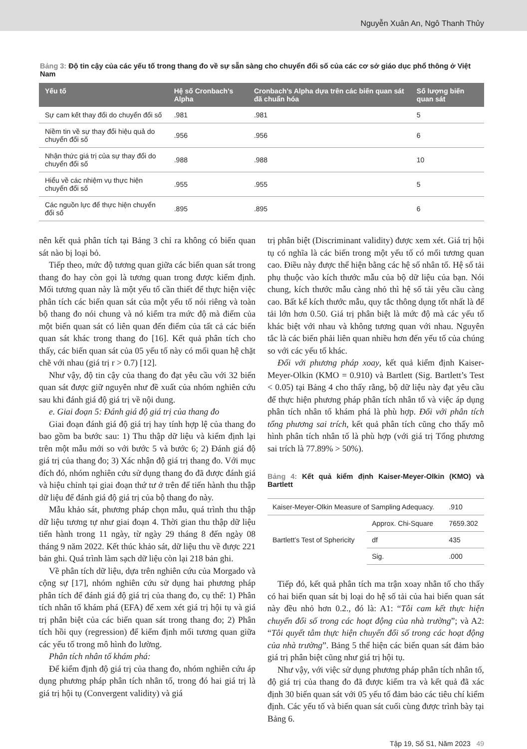Nguyễn Xuân An, Ngô Thanh Thủy
Bảng 3: Độ tin cậy của các yếu tố trong thang đo về sự sẵn sàng cho chuyển đổi số của các cơ sở giáo dục phổ thông ở Việt Nam
| Yếu tố | Hệ số Cronbach’s Alpha | Cronbach’s Alpha dựa trên các biến quan sát đã chuẩn hóa | Số lượng biến quan sát |
| --- | --- | --- | --- |
| Sự cam kết thay đổi do chuyển đổi số | .981 | .981 | 5 |
| Niềm tin về sự thay đổi hiệu quả do chuyển đổi số | .956 | .956 | 6 |
| Nhận thức giá trị của sự thay đổi do chuyển đổi số | .988 | .988 | 10 |
| Hiểu về các nhiệm vụ thực hiện chuyển đổi số | .955 | .955 | 5 |
| Các nguồn lực để thực hiện chuyển đổi số | .895 | .895 | 6 |
nên kết quả phân tích tại Bảng 3 chỉ ra không có biến quan sát nào bị loại bỏ.
Tiếp theo, mức độ tương quan giữa các biến quan sát trong thang đo hay còn gọi là tương quan trong được kiểm định. Mối tương quan này là một yếu tố cần thiết để thực hiện việc phân tích các biến quan sát của một yếu tố nói riêng và toàn bộ thang đo nói chung và nó kiểm tra mức độ mà điểm của một biến quan sát có liên quan đến điểm của tất cả các biến quan sát khác trong thang đo [16]. Kết quả phân tích cho thấy, các biến quan sát của 05 yếu tố này có mối quan hệ chặt chẽ với nhau (giá trị r > 0.7) [12].
Như vậy, độ tin cậy của thang đo đạt yêu cầu với 32 biến quan sát được giữ nguyên như đề xuất của nhóm nghiên cứu sau khi đánh giá độ giá trị về nội dung.
e. Giai đoạn 5: Đánh giá độ giá trị của thang đo
Giai đoạn đánh giá độ giá trị hay tính hợp lệ của thang đo bao gồm ba bước sau: 1) Thu thập dữ liệu và kiểm định lại trên một mẫu mới so với bước 5 và bước 6; 2) Đánh giá độ giá trị của thang đo; 3) Xác nhận độ giá trị thang đo. Với mục đích đó, nhóm nghiên cứu sử dụng thang đo đã được đánh giá và hiệu chỉnh tại giai đoạn thứ tư ở trên để tiến hành thu thập dữ liệu để đánh giá độ giá trị của bộ thang đo này.
Mẫu khảo sát, phương pháp chọn mẫu, quá trình thu thập dữ liệu tương tự như giai đoạn 4. Thời gian thu thập dữ liệu tiến hành trong 11 ngày, từ ngày 29 tháng 8 đến ngày 08 tháng 9 năm 2022. Kết thúc khảo sát, dữ liệu thu về được 221 bản ghi. Quá trình làm sạch dữ liệu còn lại 218 bản ghi.
Về phân tích dữ liệu, dựa trên nghiên cứu của Morgado và cộng sự [17], nhóm nghiên cứu sử dụng hai phương pháp phân tích để đánh giá độ giá trị của thang đo, cụ thể: 1) Phân tích nhân tố khám phá (EFA) để xem xét giá trị hội tụ và giá trị phân biệt của các biến quan sát trong thang đo; 2) Phân tích hồi quy (regression) để kiểm định mối tương quan giữa các yếu tố trong mô hình đo lường.
Phân tích nhân tố khám phá:
Để kiểm định độ giá trị của thang đo, nhóm nghiên cứu áp dụng phương pháp phân tích nhân tố, trong đó hai giá trị là giá trị hội tụ (Convergent validity) và giá
trị phân biệt (Discriminant validity) được xem xét. Giá trị hội tụ có nghĩa là các biến trong một yếu tố có mối tương quan cao. Điều này được thể hiện bằng các hệ số nhân tố. Hệ số tải phụ thuộc vào kích thước mẫu của bộ dữ liệu của bạn. Nói chung, kích thước mẫu càng nhỏ thì hệ số tải yêu cầu càng cao. Bất kể kích thước mẫu, quy tắc thông dụng tốt nhất là để tải lớn hơn 0.50. Giá trị phân biệt là mức độ mà các yếu tố khác biệt với nhau và không tương quan với nhau. Nguyên tắc là các biến phải liên quan nhiều hơn đến yếu tố của chúng so với các yếu tố khác.
Đối với phương pháp xoay, kết quả kiểm định Kaiser-Meyer-Olkin (KMO = 0.910) và Bartlett (Sig. Bartlett’s Test < 0.05) tại Bảng 4 cho thấy rằng, bộ dữ liệu này đạt yêu cầu để thực hiện phương pháp phân tích nhân tố và việc áp dụng phân tích nhân tố khám phá là phù hợp. Đối với phân tích tổng phương sai trích, kết quả phân tích cũng cho thấy mô hình phân tích nhân tố là phù hợp (với giá trị Tổng phương sai trích là 77.89% > 50%).
Bảng 4: Kết quả kiểm định Kaiser-Meyer-Olkin (KMO) và Bartlett
| Kaiser-Meyer-Olkin Measure of Sampling Adequacy. | | .910 |
| Bartlett’s Test of Sphericity | Approx. Chi-Square | 7659.302 |
| | df | 435 |
| | Sig. | .000 |
Tiếp đó, kết quả phân tích ma trận xoay nhân tố cho thấy có hai biến quan sát bị loại do hệ số tải của hai biến quan sát này đều nhỏ hơn 0.2., đó là: A1: “Tôi cam kết thực hiện chuyển đổi số trong các hoạt động của nhà trường”; và A2: “Tôi quyết tâm thực hiện chuyển đổi số trong các hoạt động của nhà trường”. Bảng 5 thể hiện các biến quan sát đảm bảo giá trị phân biệt cũng như giá trị hội tụ.
Như vậy, với việc sử dụng phương pháp phân tích nhân tố, độ giá trị của thang đo đã được kiểm tra và kết quả đã xác định 30 biến quan sát với 05 yếu tố đảm bảo các tiêu chí kiểm định. Các yếu tố và biến quan sát cuối cùng được trình bày tại Bảng 6.
Tập 19, Số S1, Năm 2023 49